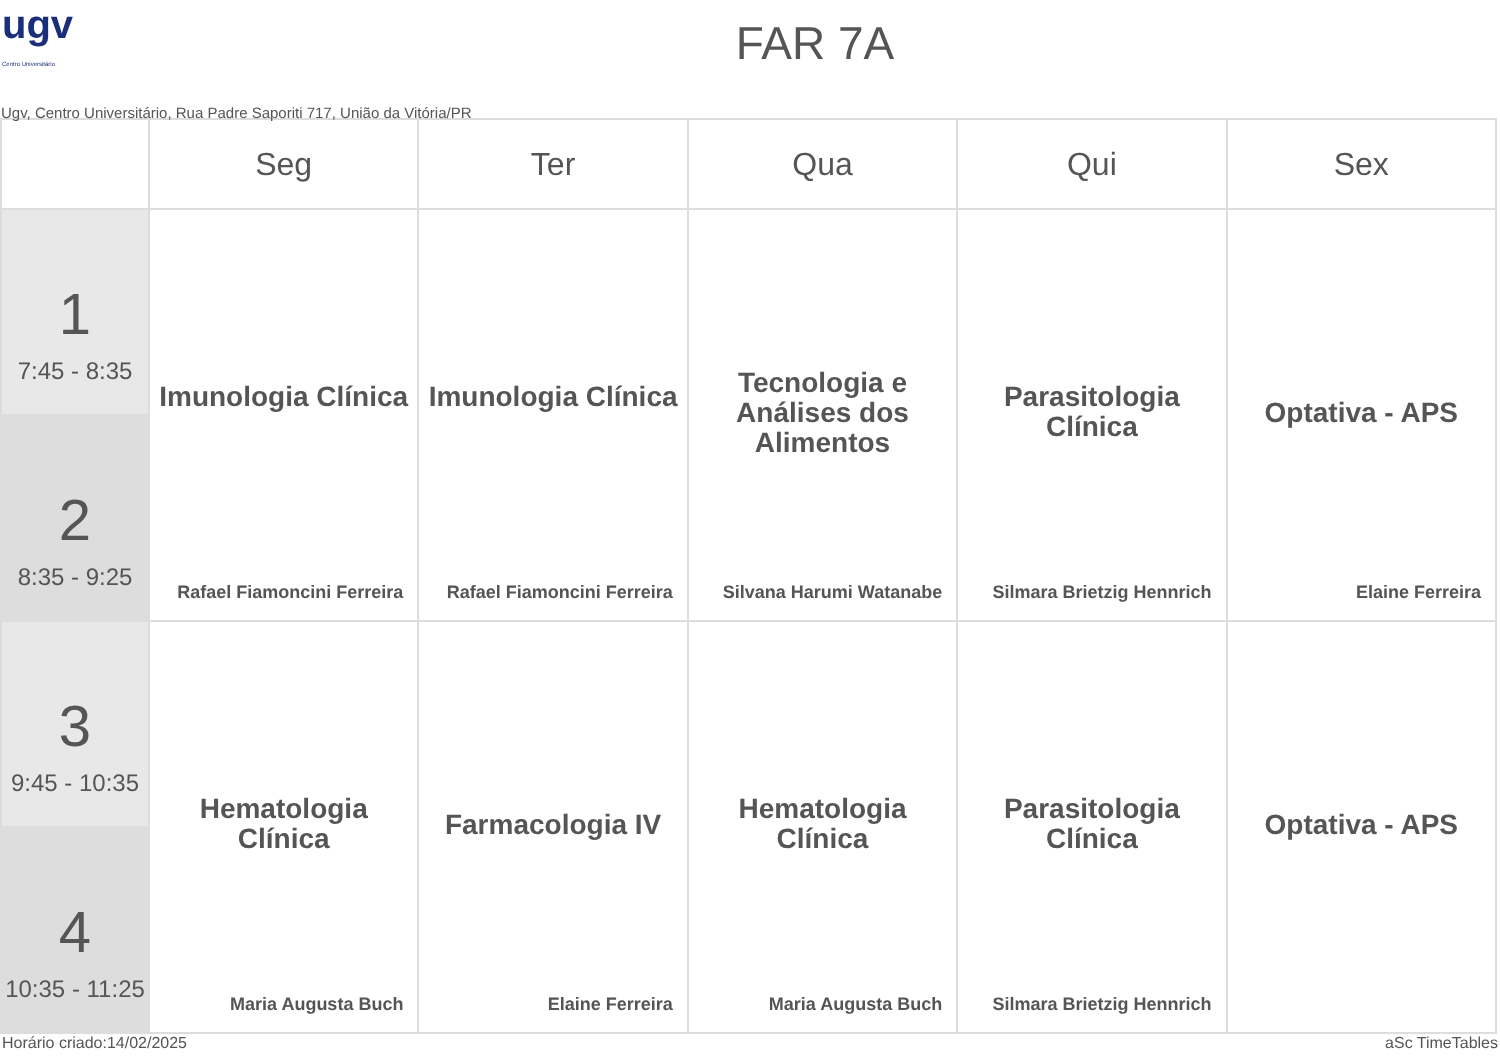ugv
Centro Universitário
FAR 7A
Ugv, Centro Universitário, Rua Padre Saporiti 717, União da Vitória/PR
| | Seg | Ter | Qua | Qui | Sex |
| --- | --- | --- | --- | --- | --- |
| 1 7:45 - 8:35 | Imunologia Clínica Rafael Fiamoncini Ferreira | Imunologia Clínica Rafael Fiamoncini Ferreira | Tecnologia e Análises dos Alimentos Silvana Harumi Watanabe | Parasitologia Clínica Silmara Brietzig Hennrich | Optativa - APS Elaine Ferreira |
| 2 8:35 - 9:25 | | | | | |
| 3 9:45 - 10:35 | Hematologia Clínica Maria Augusta Buch | Farmacologia IV Elaine Ferreira | Hematologia Clínica Maria Augusta Buch | Parasitologia Clínica Silmara Brietzig Hennrich | Optativa - APS |
| 4 10:35 - 11:25 | | | | | |
Horário criado:14/02/2025 aSc TimeTables